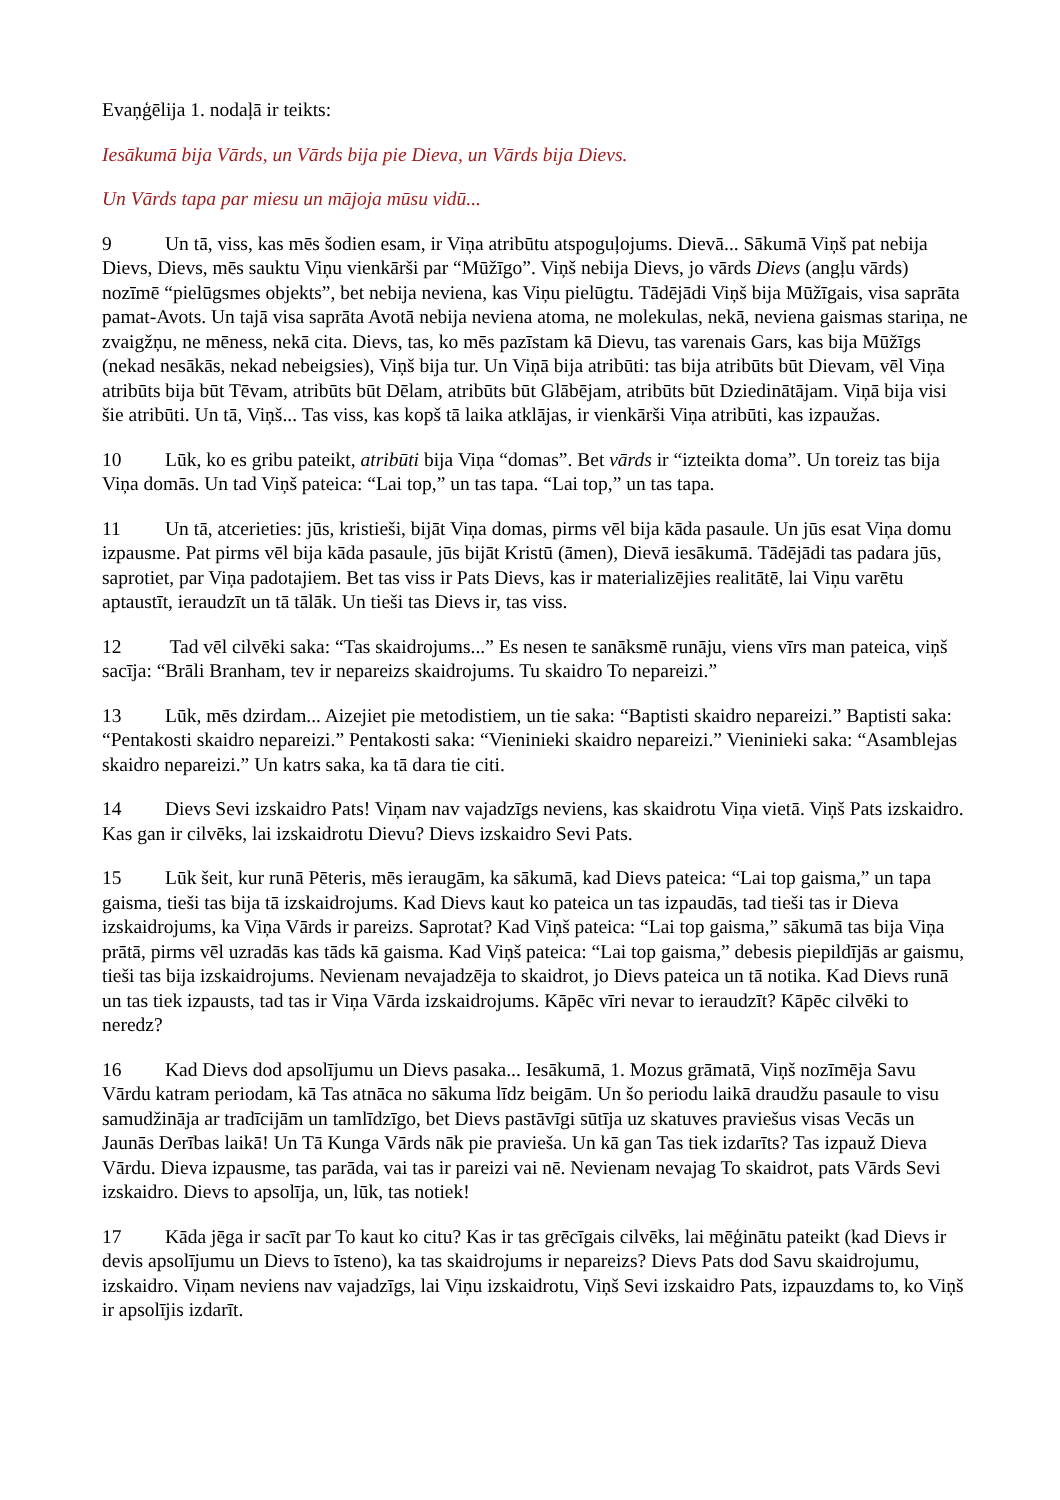Evaņģēlija 1. nodaļā ir teikts:
Iesākumā bija Vārds, un Vārds bija pie Dieva, un Vārds bija Dievs.
Un Vārds tapa par miesu un mājoja mūsu vidū...
9 Un tā, viss, kas mēs šodien esam, ir Viņa atribūtu atspoguļojums. Dievā... Sākumā Viņš pat nebija Dievs, Dievs, mēs sauktu Viņu vienkārši par “Mūžīgo”. Viņš nebija Dievs, jo vārds Dievs (angļu vārds) nozīmē “pielūgsmes objekts”, bet nebija neviena, kas Viņu pielūgtu. Tādējādi Viņš bija Mūžīgais, visa saprāta pamat-Avots. Un tajā visa saprāta Avotā nebija neviena atoma, ne molekulas, nekā, neviena gaismas stariņa, ne zvaigžņu, ne mēness, nekā cita. Dievs, tas, ko mēs pazīstam kā Dievu, tas varenais Gars, kas bija Mūžīgs (nekad nesākās, nekad nebeigsies), Viņš bija tur. Un Viņā bija atribūti: tas bija atribūts būt Dievam, vēl Viņa atribūts bija būt Tēvam, atribūts būt Dēlam, atribūts būt Glābējam, atribūts būt Dziedinātājam. Viņā bija visi šie atribūti. Un tā, Viņš... Tas viss, kas kopš tā laika atklājas, ir vienkārši Viņa atribūti, kas izpaužas.
10 Lūk, ko es gribu pateikt, atribūti bija Viņa “domas”. Bet vārds ir “izteikta doma”. Un toreiz tas bija Viņa domās. Un tad Viņš pateica: “Lai top,” un tas tapa. “Lai top,” un tas tapa.
11 Un tā, atcerieties: jūs, kristieši, bijāt Viņa domas, pirms vēl bija kāda pasaule. Un jūs esat Viņa domu izpausme. Pat pirms vēl bija kāda pasaule, jūs bijāt Kristū (āmen), Dievā iesākumā. Tādējādi tas padara jūs, saprotiet, par Viņa padotajiem. Bet tas viss ir Pats Dievs, kas ir materializējies realitātē, lai Viņu varētu aptaustīt, ieraudzīt un tā tālāk. Un tieši tas Dievs ir, tas viss.
12 Tad vēl cilvēki saka: “Tas skaidrojums...” Es nesen te sanāksmē runāju, viens vīrs man pateica, viņš sacīja: “Brāli Branham, tev ir nepareizs skaidrojums. Tu skaidro To nepareizi.”
13 Lūk, mēs dzirdam... Aizejiet pie metodistiem, un tie saka: “Baptisti skaidro nepareizi.” Baptisti saka: “Pentakosti skaidro nepareizi.” Pentakosti saka: “Vieninieki skaidro nepareizi.” Vieninieki saka: “Asamblejas skaidro nepareizi.” Un katrs saka, ka tā dara tie citi.
14 Dievs Sevi izskaidro Pats! Viņam nav vajadzīgs neviens, kas skaidrotu Viņa vietā. Viņš Pats izskaidro. Kas gan ir cilvēks, lai izskaidrotu Dievu? Dievs izskaidro Sevi Pats.
15 Lūk šeit, kur runā Pēteris, mēs ieraugām, ka sākumā, kad Dievs pateica: “Lai top gaisma,” un tapa gaisma, tieši tas bija tā izskaidrojums. Kad Dievs kaut ko pateica un tas izpaudās, tad tieši tas ir Dieva izskaidrojums, ka Viņa Vārds ir pareizs. Saprotat? Kad Viņš pateica: “Lai top gaisma,” sākumā tas bija Viņa prātā, pirms vēl uzradās kas tāds kā gaisma. Kad Viņš pateica: “Lai top gaisma,” debesis piepildījās ar gaismu, tieši tas bija izskaidrojums. Nevienam nevajadzēja to skaidrot, jo Dievs pateica un tā notika. Kad Dievs runā un tas tiek izpausts, tad tas ir Viņa Vārda izskaidrojums. Kāpēc vīri nevar to ieraudzīt? Kāpēc cilvēki to neredz?
16 Kad Dievs dod apsolījumu un Dievs pasaka... Iesākumā, 1. Mozus grāmatā, Viņš nozīmēja Savu Vārdu katram periodam, kā Tas atnāca no sākuma līdz beigām. Un šo periodu laikā draudžu pasaule to visu samudžināja ar tradīcijām un tamlīdzīgo, bet Dievs pastāvīgi sūtīja uz skatuves praviešus visas Vecās un Jaunās Derības laikā! Un Tā Kunga Vārds nāk pie pravieša. Un kā gan Tas tiek izdarīts? Tas izpauž Dieva Vārdu. Dieva izpausme, tas parāda, vai tas ir pareizi vai nē. Nevienam nevajag To skaidrot, pats Vārds Sevi izskaidro. Dievs to apsolīja, un, lūk, tas notiek!
17 Kāda jēga ir sacīt par To kaut ko citu? Kas ir tas grēcīgais cilvēks, lai mēģinātu pateikt (kad Dievs ir devis apsolījumu un Dievs to īsteno), ka tas skaidrojums ir nepareizs? Dievs Pats dod Savu skaidrojumu, izskaidro. Viņam neviens nav vajadzīgs, lai Viņu izskaidrotu, Viņš Sevi izskaidro Pats, izpauzdams to, ko Viņš ir apsolījis izdarīt.